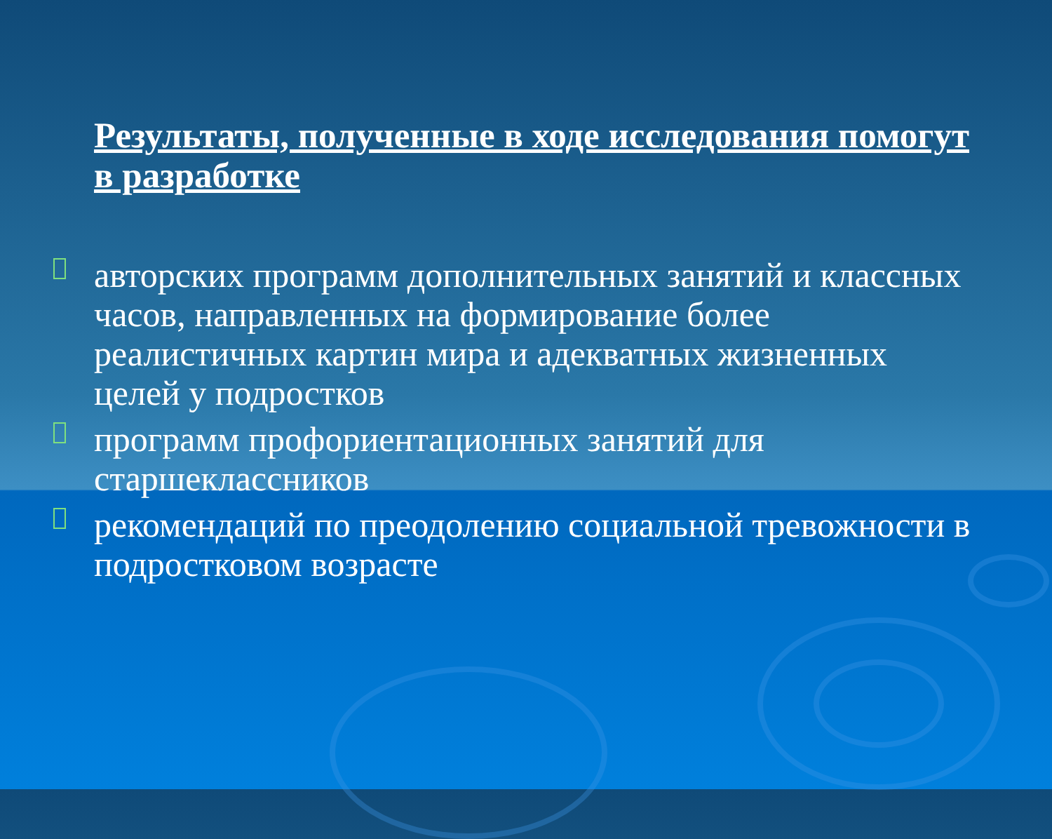Результаты, полученные в ходе исследования помогут в разработке
□
авторских программ дополнительных занятий и классных часов, направленных на формирование более реалистичных картин мира и адекватных жизненных целей у подростков
□
программ профориентационных занятий для старшеклассников
□
рекомендаций по преодолению социальной тревожности в подростковом возрасте